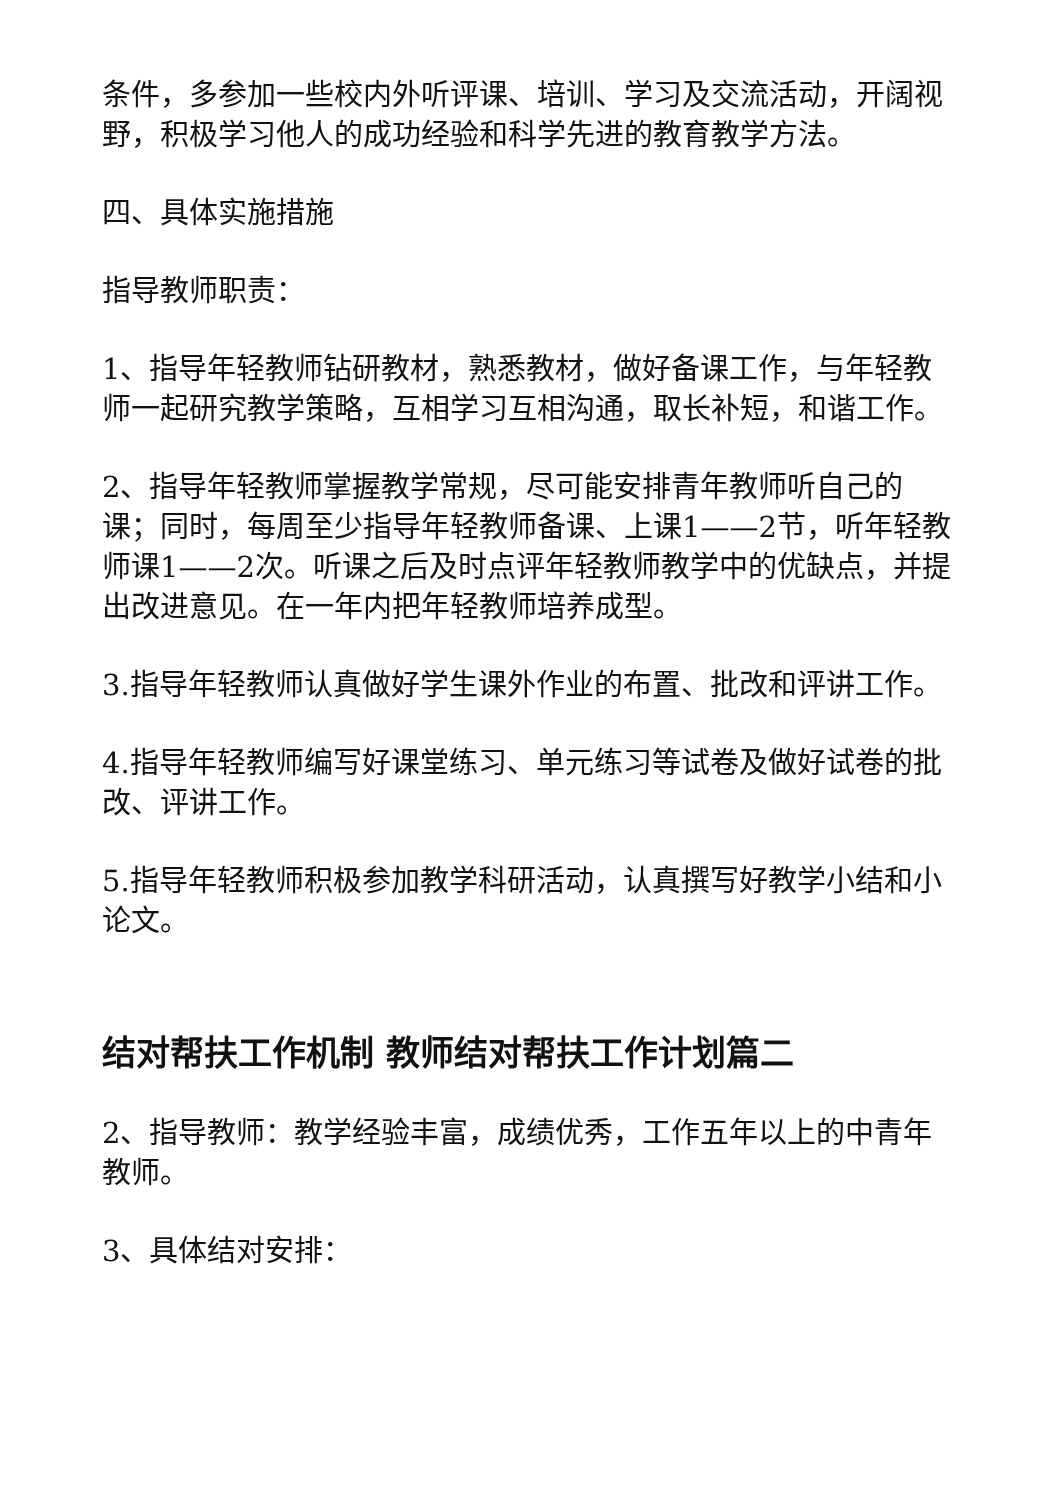条件，多参加一些校内外听评课、培训、学习及交流活动，开阔视野，积极学习他人的成功经验和科学先进的教育教学方法。
四、具体实施措施
指导教师职责：
1、指导年轻教师钻研教材，熟悉教材，做好备课工作，与年轻教师一起研究教学策略，互相学习互相沟通，取长补短，和谐工作。
2、指导年轻教师掌握教学常规，尽可能安排青年教师听自己的课；同时，每周至少指导年轻教师备课、上课1——2节，听年轻教师课1——2次。听课之后及时点评年轻教师教学中的优缺点，并提出改进意见。在一年内把年轻教师培养成型。
3.指导年轻教师认真做好学生课外作业的布置、批改和评讲工作。
4.指导年轻教师编写好课堂练习、单元练习等试卷及做好试卷的批改、评讲工作。
5.指导年轻教师积极参加教学科研活动，认真撰写好教学小结和小论文。
结对帮扶工作机制 教师结对帮扶工作计划篇二
2、指导教师：教学经验丰富，成绩优秀，工作五年以上的中青年教师。
3、具体结对安排：